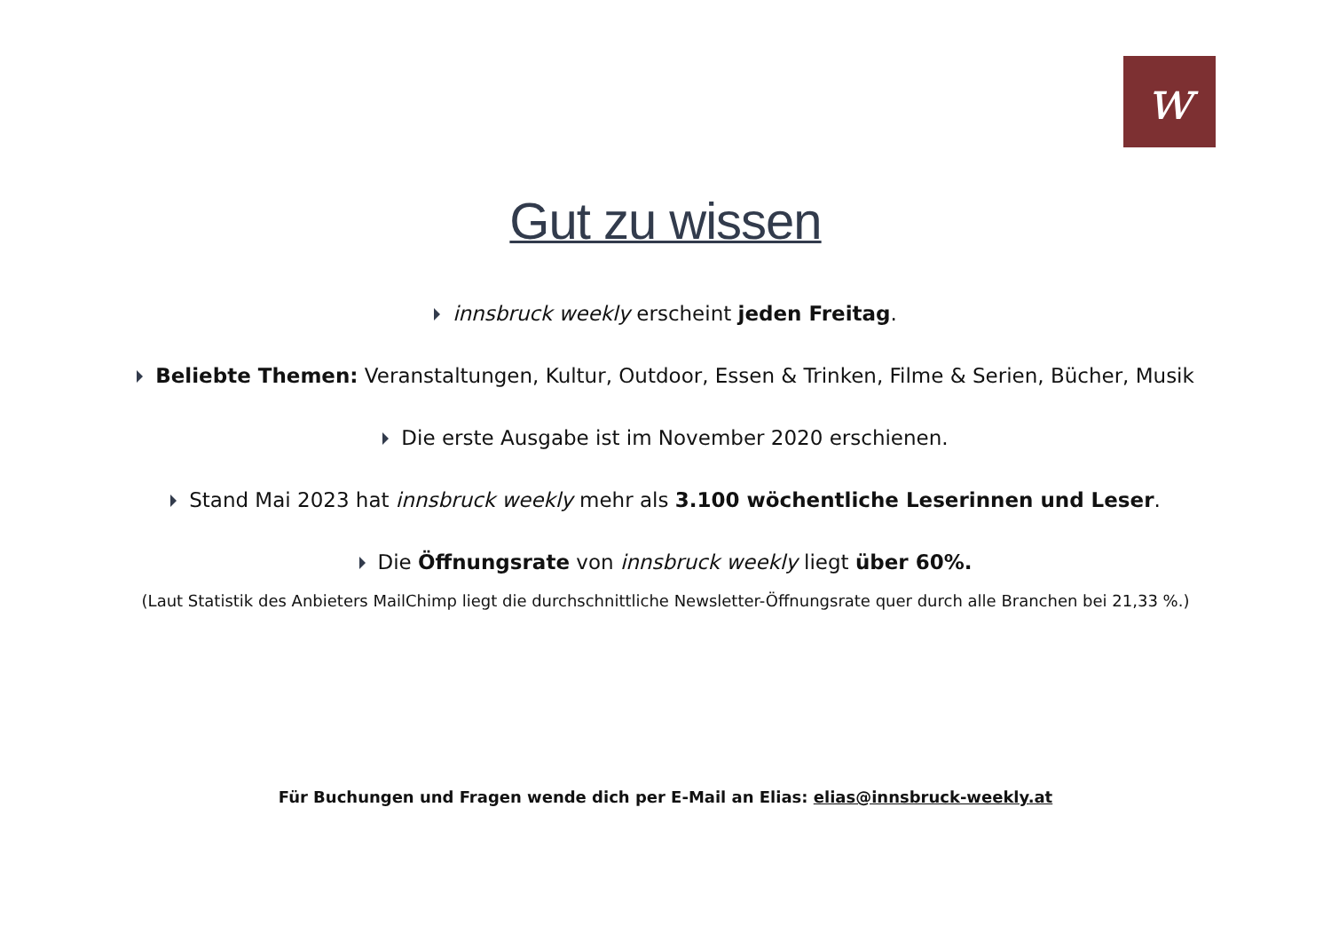w
Gut zu wissen
innsbruck weekly erscheint jeden Freitag.
Beliebte Themen: Veranstaltungen, Kultur, Outdoor, Essen & Trinken, Filme & Serien, Bücher, Musik
Die erste Ausgabe ist im November 2020 erschienen.
Stand Mai 2023 hat innsbruck weekly mehr als 3.100 wöchentliche Leserinnen und Leser.
Die Öffnungsrate von innsbruck weekly liegt über 60%.
(Laut Statistik des Anbieters MailChimp liegt die durchschnittliche Newsletter-Öffnungsrate quer durch alle Branchen bei 21,33 %.)
Für Buchungen und Fragen wende dich per E-Mail an Elias: elias@innsbruck-weekly.at